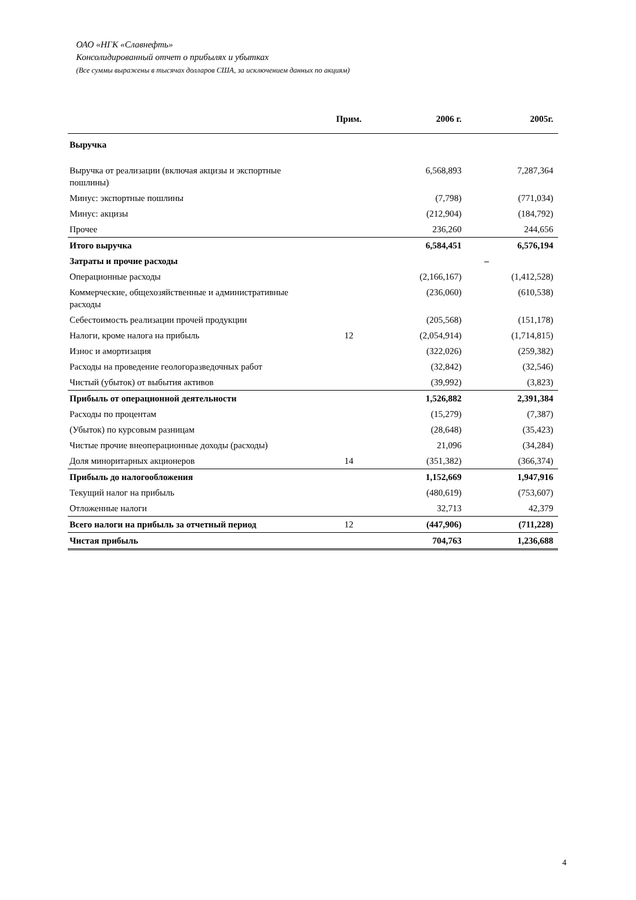ОАО «НГК «Славнефть»
Консолидированный отчет о прибылях и убытках
(Все суммы выражены в тысячах долларов США, за исключением данных по акциям)
| | Прим. | 2006 г. | 2005г. |
| --- | --- | --- | --- |
| Выручка | | | |
| Выручка от реализации (включая акцизы и экспортные пошлины) | | 6,568,893 | 7,287,364 |
| Минус: экспортные пошлины | | (7,798) | (771,034) |
| Минус: акцизы | | (212,904) | (184,792) |
| Прочее | | 236,260 | 244,656 |
| Итого выручка | | 6,584,451 | 6,576,194 |
| Затраты и прочие расходы | | | – |
| Операционные расходы | | (2,166,167) | (1,412,528) |
| Коммерческие, общехозяйственные и административные расходы | | (236,060) | (610,538) |
| Себестоимость реализации прочей продукции | | (205,568) | (151,178) |
| Налоги, кроме налога на прибыль | 12 | (2,054,914) | (1,714,815) |
| Износ и амортизация | | (322,026) | (259,382) |
| Расходы на проведение геологоразведочных работ | | (32,842) | (32,546) |
| Чистый (убыток) от выбытия активов | | (39,992) | (3,823) |
| Прибыль от операционной деятельности | | 1,526,882 | 2,391,384 |
| Расходы по процентам | | (15,279) | (7,387) |
| (Убыток) по курсовым разницам | | (28,648) | (35,423) |
| Чистые прочие внеоперационные доходы (расходы) | | 21,096 | (34,284) |
| Доля миноритарных акционеров | 14 | (351,382) | (366,374) |
| Прибыль до налогообложения | | 1,152,669 | 1,947,916 |
| Текущий налог на прибыль | | (480,619) | (753,607) |
| Отложенные налоги | | 32,713 | 42,379 |
| Всего налоги на прибыль за отчетный период | 12 | (447,906) | (711,228) |
| Чистая прибыль | | 704,763 | 1,236,688 |
4